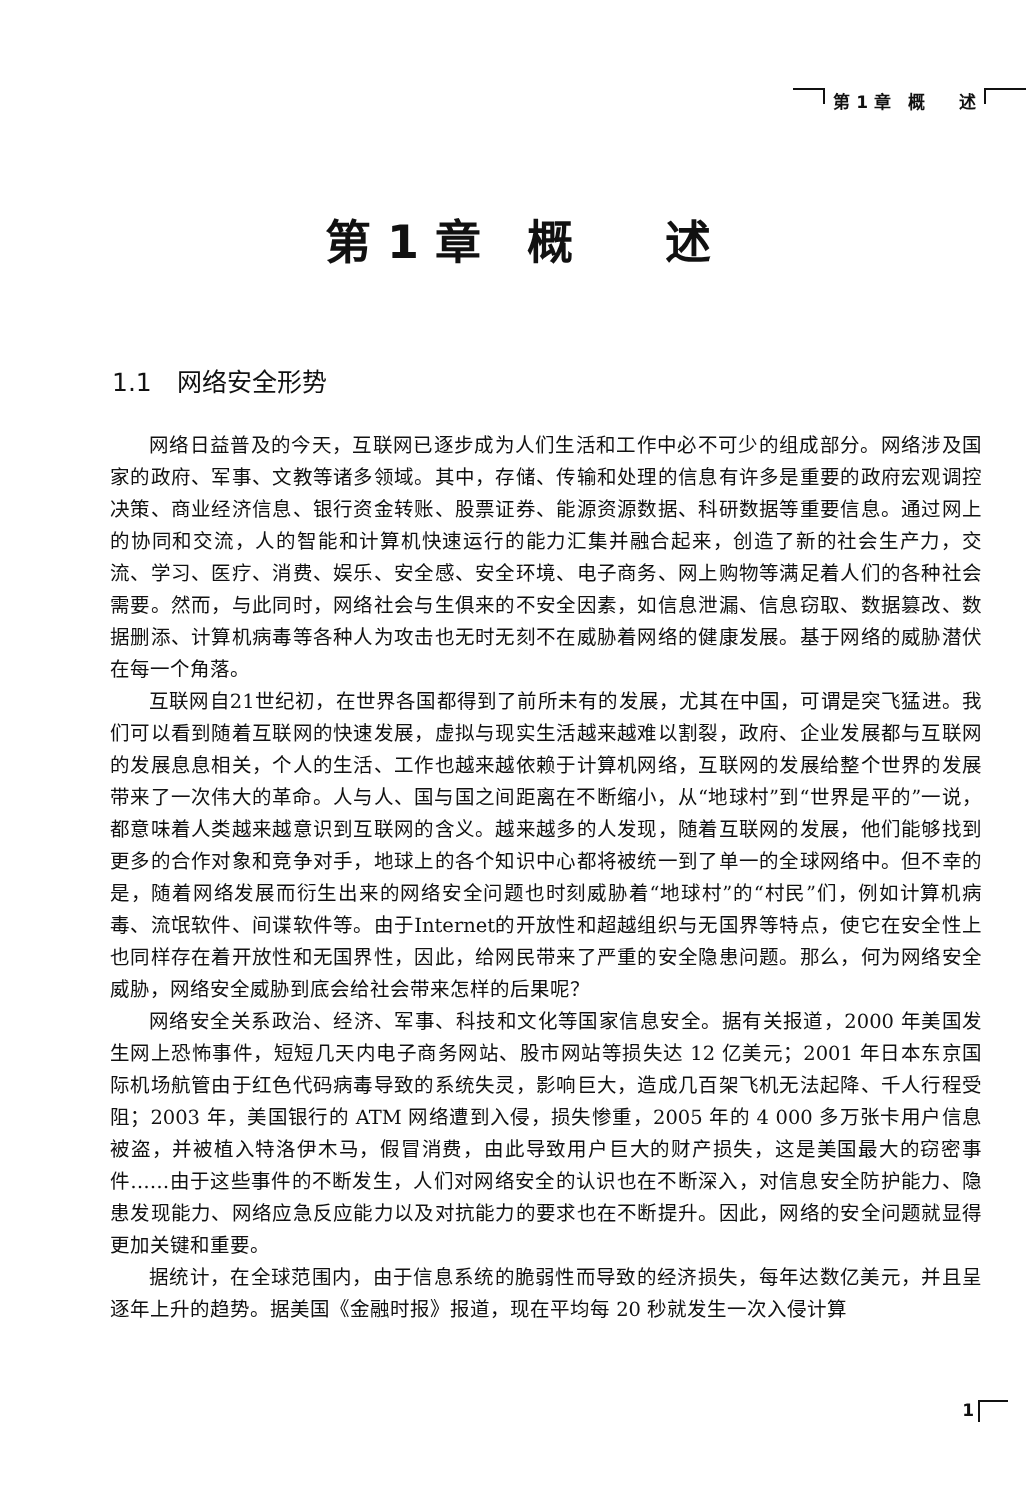第 1 章　概　　述
第 1 章　概　　述
1.1　网络安全形势
网络日益普及的今天，互联网已逐步成为人们生活和工作中必不可少的组成部分。网络涉及国家的政府、军事、文教等诸多领域。其中，存储、传输和处理的信息有许多是重要的政府宏观调控决策、商业经济信息、银行资金转账、股票证券、能源资源数据、科研数据等重要信息。通过网上的协同和交流，人的智能和计算机快速运行的能力汇集并融合起来，创造了新的社会生产力，交流、学习、医疗、消费、娱乐、安全感、安全环境、电子商务、网上购物等满足着人们的各种社会需要。然而，与此同时，网络社会与生俱来的不安全因素，如信息泄漏、信息窃取、数据篡改、数据删添、计算机病毒等各种人为攻击也无时无刻不在威胁着网络的健康发展。基于网络的威胁潜伏在每一个角落。
互联网自21世纪初，在世界各国都得到了前所未有的发展，尤其在中国，可谓是突飞猛进。我们可以看到随着互联网的快速发展，虚拟与现实生活越来越难以割裂，政府、企业发展都与互联网的发展息息相关，个人的生活、工作也越来越依赖于计算机网络，互联网的发展给整个世界的发展带来了一次伟大的革命。人与人、国与国之间距离在不断缩小，从“地球村”到“世界是平的”一说，都意味着人类越来越意识到互联网的含义。越来越多的人发现，随着互联网的发展，他们能够找到更多的合作对象和竞争对手，地球上的各个知识中心都将被统一到了单一的全球网络中。但不幸的是，随着网络发展而衍生出来的网络安全问题也时刻威胁着“地球村”的“村民”们，例如计算机病毒、流氓软件、间谍软件等。由于Internet的开放性和超越组织与无国界等特点，使它在安全性上也同样存在着开放性和无国界性，因此，给网民带来了严重的安全隐患问题。那么，何为网络安全威胁，网络安全威胁到底会给社会带来怎样的后果呢？
网络安全关系政治、经济、军事、科技和文化等国家信息安全。据有关报道，2000 年美国发生网上恐怖事件，短短几天内电子商务网站、股市网站等损失达 12 亿美元；2001 年日本东京国际机场航管由于红色代码病毒导致的系统失灵，影响巨大，造成几百架飞机无法起降、千人行程受阻；2003 年，美国银行的 ATM 网络遭到入侵，损失惨重，2005 年的 4 000 多万张卡用户信息被盗，并被植入特洛伊木马，假冒消费，由此导致用户巨大的财产损失，这是美国最大的窃密事件……由于这些事件的不断发生，人们对网络安全的认识也在不断深入，对信息安全防护能力、隐患发现能力、网络应急反应能力以及对抗能力的要求也在不断提升。因此，网络的安全问题就显得更加关键和重要。
据统计，在全球范围内，由于信息系统的脆弱性而导致的经济损失，每年达数亿美元，并且呈逐年上升的趋势。据美国《金融时报》报道，现在平均每 20 秒就发生一次入侵计算
1